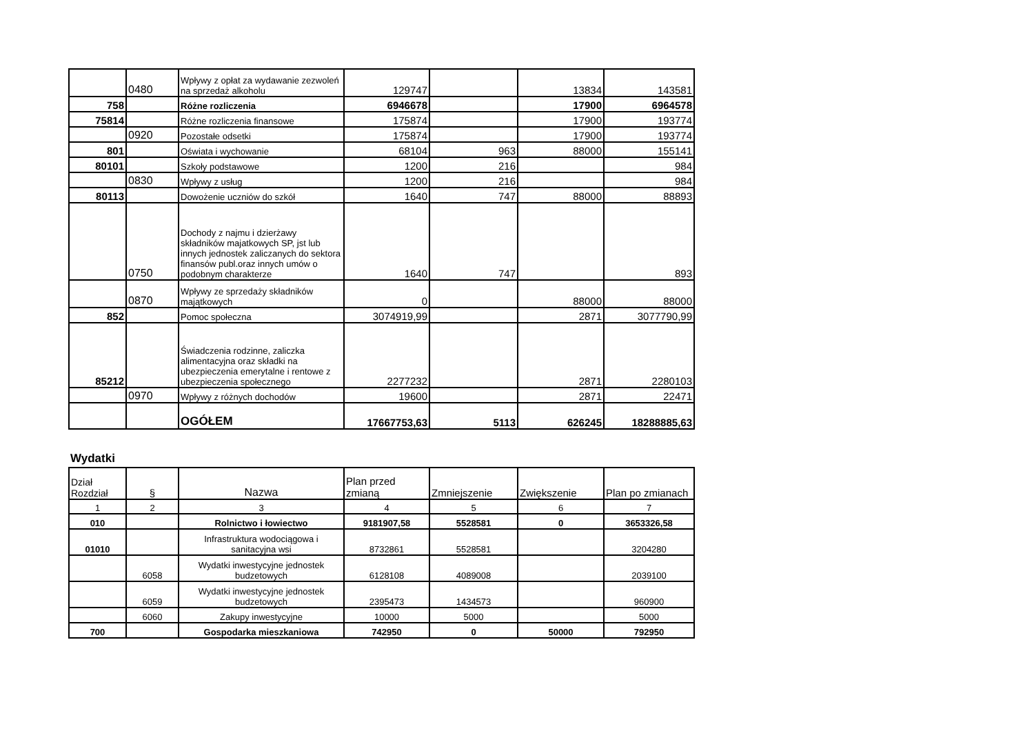| | 0480 | Wpływy z opłat za wydawanie zezwoleń na sprzedaż alkoholu | 129747 | | 13834 | 143581 |
| 758 | | Różne rozliczenia | 6946678 | | 17900 | 6964578 |
| 75814 | | Różne rozliczenia finansowe | 175874 | | 17900 | 193774 |
| | 0920 | Pozostałe odsetki | 175874 | | 17900 | 193774 |
| 801 | | Oświata i wychowanie | 68104 | 963 | 88000 | 155141 |
| 80101 | | Szkoły podstawowe | 1200 | 216 | | 984 |
| | 0830 | Wpływy z usług | 1200 | 216 | | 984 |
| 80113 | | Dowożenie uczniów do szkół | 1640 | 747 | 88000 | 88893 |
| | 0750 | Dochody z najmu i dzierżawy składników majatkowych SP, jst lub innych jednostek zaliczanych do sektora finansów publ.oraz innych umów o podobnym charakterze | 1640 | 747 | | 893 |
| | 0870 | Wpływy ze sprzedaży składników majątkowych | 0 | | 88000 | 88000 |
| 852 | | Pomoc społeczna | 3074919,99 | | 2871 | 3077790,99 |
| 85212 | | Świadczenia rodzinne, zaliczka alimentacyjna oraz składki na ubezpieczenia emerytalne i rentowe z ubezpieczenia społecznego | 2277232 | | 2871 | 2280103 |
| | 0970 | Wpływy z różnych dochodów | 19600 | | 2871 | 22471 |
| | | OGÓŁEM | 17667753,63 | 5113 | 626245 | 18288885,63 |
Wydatki
| Dział Rozdział | § | Nazwa | Plan przed zmianą | Zmniejszenie | Zwiększenie | Plan po zmianach |
| --- | --- | --- | --- | --- | --- | --- |
| 1 | 2 | 3 | 4 | 5 | 6 | 7 |
| 010 | | Rolnictwo i łowiectwo | 9181907,58 | 5528581 | 0 | 3653326,58 |
| 01010 | | Infrastruktura wodociągowa i sanitacyjna wsi | 8732861 | 5528581 | | 3204280 |
| | 6058 | Wydatki inwestycyjne jednostek budzetowych | 6128108 | 4089008 | | 2039100 |
| | 6059 | Wydatki inwestycyjne jednostek budzetowych | 2395473 | 1434573 | | 960900 |
| | 6060 | Zakupy inwestycyjne | 10000 | 5000 | | 5000 |
| 700 | | Gospodarka mieszkaniowa | 742950 | 0 | 50000 | 792950 |